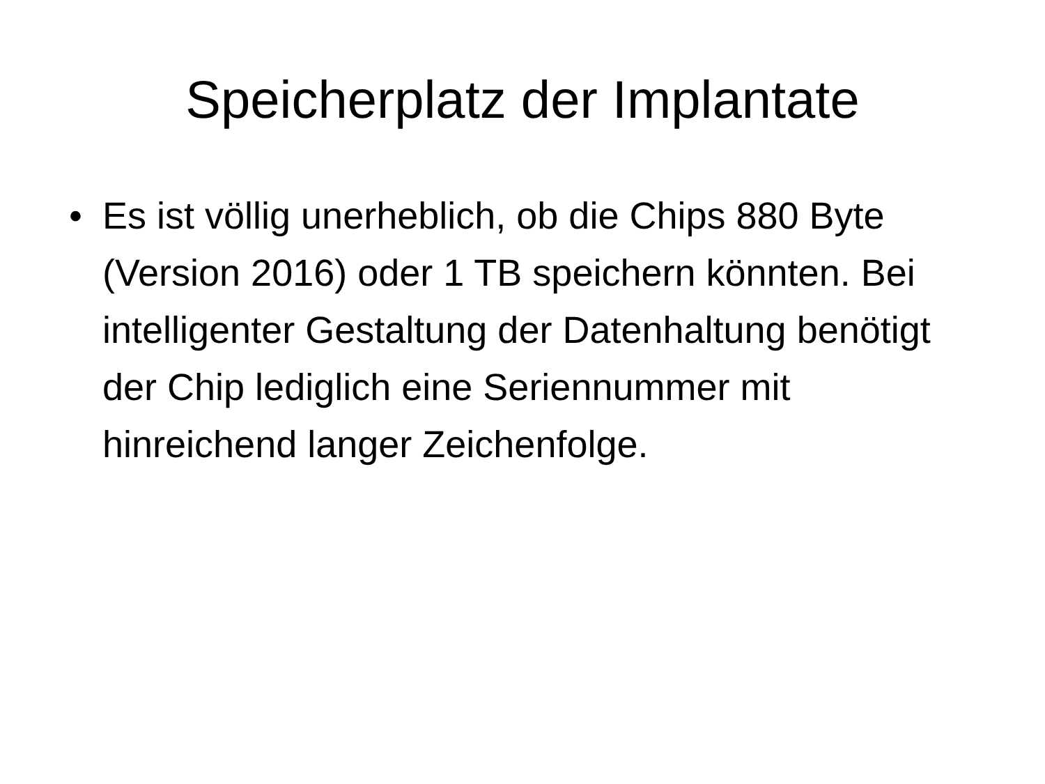Speicherplatz der Implantate
• Es ist völlig unerheblich, ob die Chips 880 Byte (Version 2016) oder 1 TB speichern könnten. Bei intelligenter Gestaltung der Datenhaltung benötigt der Chip lediglich eine Seriennummer mit hinreichend langer Zeichenfolge.